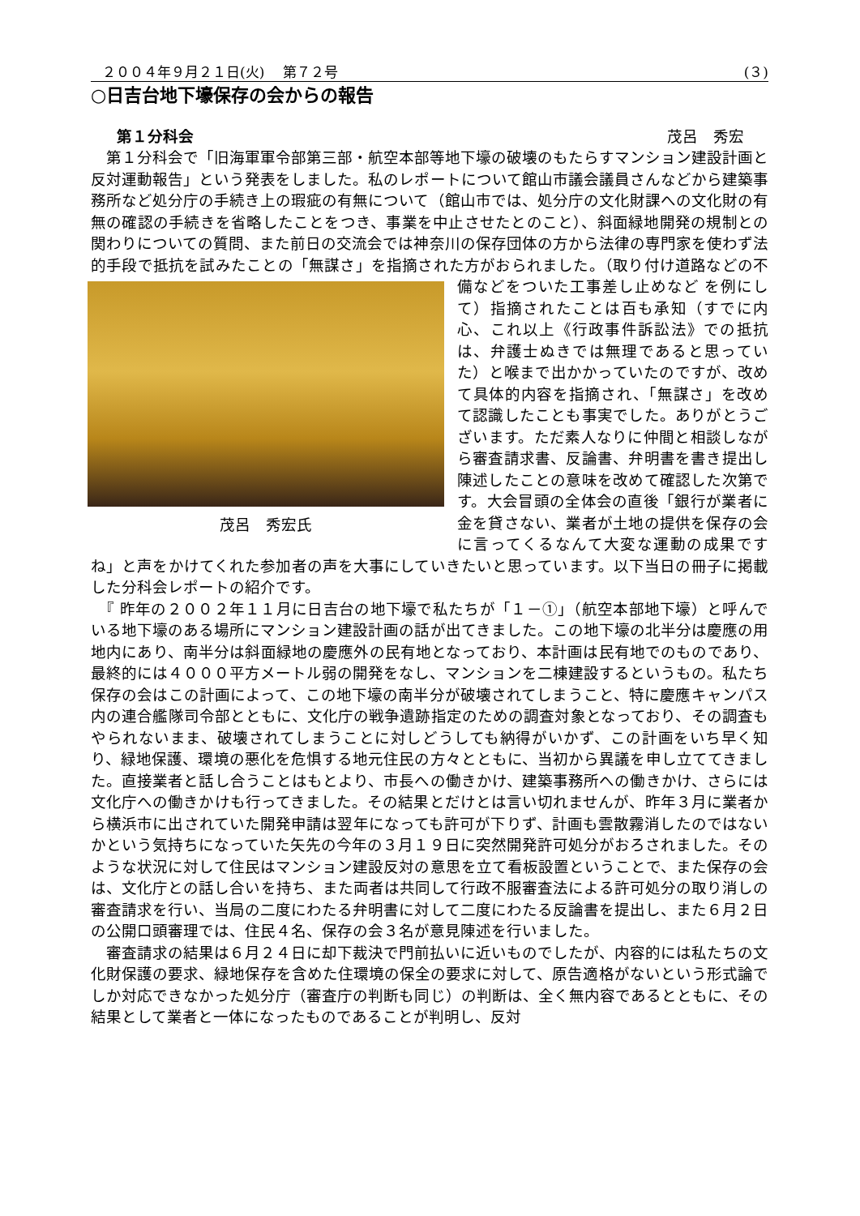２００４年９月２１日(火)　 第７２号 (３)
○日吉台地下壕保存の会からの報告
第１分科会 茂呂　秀宏
　第１分科会で「旧海軍軍令部第三部・航空本部等地下壕の破壊のもたらすマンション建設計画と反対運動報告」という発表をしました。私のレポートについて館山市議会議員さんなどから建築事務所など処分庁の手続き上の瑕疵の有無について（館山市では、処分庁の文化財課への文化財の有無の確認の手続きを省略したことをつき、事業を中止させたとのこと）、斜面緑地開発の規制との関わりについての質問、また前日の交流会では神奈川の保存団体の方から法律の専門家を使わず法的手段で抵抗を試みたことの「無謀さ」を指摘された方がおられました。（取り付け道路などの不備などをついた工事差し止めなど 茂呂　秀宏氏 を例にして）指摘されたことは百も承知（すでに内心、これ以上《行政事件訴訟法》での抵抗は、弁護士ぬきでは無理であると思っていた）と喉まで出かかっていたのですが、改めて具体的内容を指摘され、「無謀さ」を改めて認識したことも事実でした。ありがとうございます。ただ素人なりに仲間と相談しながら審査請求書、反論書、弁明書を書き提出し陳述したことの意味を改めて確認した次第です。大会冒頭の全体会の直後「銀行が業者に金を貸さない、業者が土地の提供を保存の会に言ってくるなんて大変な運動の成果ですね」と声をかけてくれた参加者の声を大事にしていきたいと思っています。以下当日の冊子に掲載した分科会レポートの紹介です。
　『 昨年の２００２年１１月に日吉台の地下壕で私たちが「１－①」（航空本部地下壕）と呼んでいる地下壕のある場所にマンション建設計画の話が出てきました。この地下壕の北半分は慶應の用地内にあり、南半分は斜面緑地の慶應外の民有地となっており、本計画は民有地でのものであり、最終的には４０００平方メートル弱の開発をなし、マンションを二棟建設するというもの。私たち保存の会はこの計画によって、この地下壕の南半分が破壊されてしまうこと、特に慶應キャンパス内の連合艦隊司令部とともに、文化庁の戦争遺跡指定のための調査対象となっており、その調査もやられないまま、破壊されてしまうことに対しどうしても納得がいかず、この計画をいち早く知り、緑地保護、環境の悪化を危惧する地元住民の方々とともに、当初から異議を申し立ててきました。直接業者と話し合うことはもとより、市長への働きかけ、建築事務所への働きかけ、さらには文化庁への働きかけも行ってきました。その結果とだけとは言い切れませんが、昨年３月に業者から横浜市に出されていた開発申請は翌年になっても許可が下りず、計画も雲散霧消したのではないかという気持ちになっていた矢先の今年の３月１９日に突然開発許可処分がおろされました。そのような状況に対して住民はマンション建設反対の意思を立て看板設置ということで、また保存の会は、文化庁との話し合いを持ち、また両者は共同して行政不服審査法による許可処分の取り消しの審査請求を行い、当局の二度にわたる弁明書に対して二度にわたる反論書を提出し、また６月２日の公開口頭審理では、住民４名、保存の会３名が意見陳述を行いました。
　審査請求の結果は６月２４日に却下裁決で門前払いに近いものでしたが、内容的には私たちの文化財保護の要求、緑地保存を含めた住環境の保全の要求に対して、原告適格がないという形式論でしか対応できなかった処分庁（審査庁の判断も同じ）の判断は、全く無内容であるとともに、その結果として業者と一体になったものであることが判明し、反対